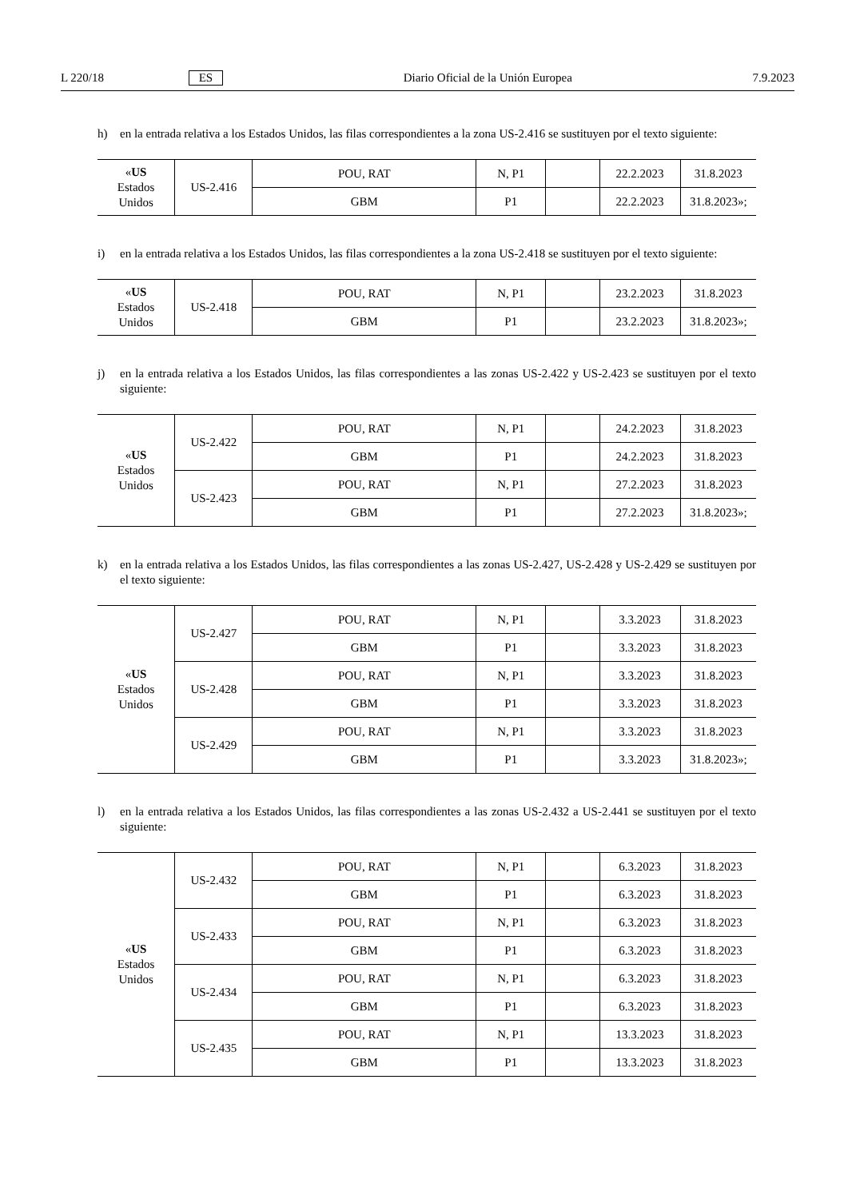L 220/18 ES Diario Oficial de la Unión Europea 7.9.2023
h) en la entrada relativa a los Estados Unidos, las filas correspondientes a la zona US-2.416 se sustituyen por el texto siguiente:
| « US Estados Unidos | US-2.416 | POU, RAT | N, P1 | | 22.2.2023 | 31.8.2023 |
| | | GBM | P1 | | 22.2.2023 | 31.8.2023»; |
i) en la entrada relativa a los Estados Unidos, las filas correspondientes a la zona US-2.418 se sustituyen por el texto siguiente:
| « US Estados Unidos | US-2.418 | POU, RAT | N, P1 | | 23.2.2023 | 31.8.2023 |
| | | GBM | P1 | | 23.2.2023 | 31.8.2023»; |
j) en la entrada relativa a los Estados Unidos, las filas correspondientes a las zonas US-2.422 y US-2.423 se sustituyen por el texto siguiente:
| « US Estados Unidos | US-2.422 | POU, RAT | N, P1 | | 24.2.2023 | 31.8.2023 |
| | | GBM | P1 | | 24.2.2023 | 31.8.2023 |
| | US-2.423 | POU, RAT | N, P1 | | 27.2.2023 | 31.8.2023 |
| | | GBM | P1 | | 27.2.2023 | 31.8.2023»; |
k) en la entrada relativa a los Estados Unidos, las filas correspondientes a las zonas US-2.427, US-2.428 y US-2.429 se sustituyen por el texto siguiente:
| « US Estados Unidos | US-2.427 | POU, RAT | N, P1 | | 3.3.2023 | 31.8.2023 |
| | | GBM | P1 | | 3.3.2023 | 31.8.2023 |
| | US-2.428 | POU, RAT | N, P1 | | 3.3.2023 | 31.8.2023 |
| | | GBM | P1 | | 3.3.2023 | 31.8.2023 |
| | US-2.429 | POU, RAT | N, P1 | | 3.3.2023 | 31.8.2023 |
| | | GBM | P1 | | 3.3.2023 | 31.8.2023»; |
l) en la entrada relativa a los Estados Unidos, las filas correspondientes a las zonas US-2.432 a US-2.441 se sustituyen por el texto siguiente:
| « US Estados Unidos | US-2.432 | POU, RAT | N, P1 | | 6.3.2023 | 31.8.2023 |
| | | GBM | P1 | | 6.3.2023 | 31.8.2023 |
| | US-2.433 | POU, RAT | N, P1 | | 6.3.2023 | 31.8.2023 |
| | | GBM | P1 | | 6.3.2023 | 31.8.2023 |
| | US-2.434 | POU, RAT | N, P1 | | 6.3.2023 | 31.8.2023 |
| | | GBM | P1 | | 6.3.2023 | 31.8.2023 |
| | US-2.435 | POU, RAT | N, P1 | | 13.3.2023 | 31.8.2023 |
| | | GBM | P1 | | 13.3.2023 | 31.8.2023 |